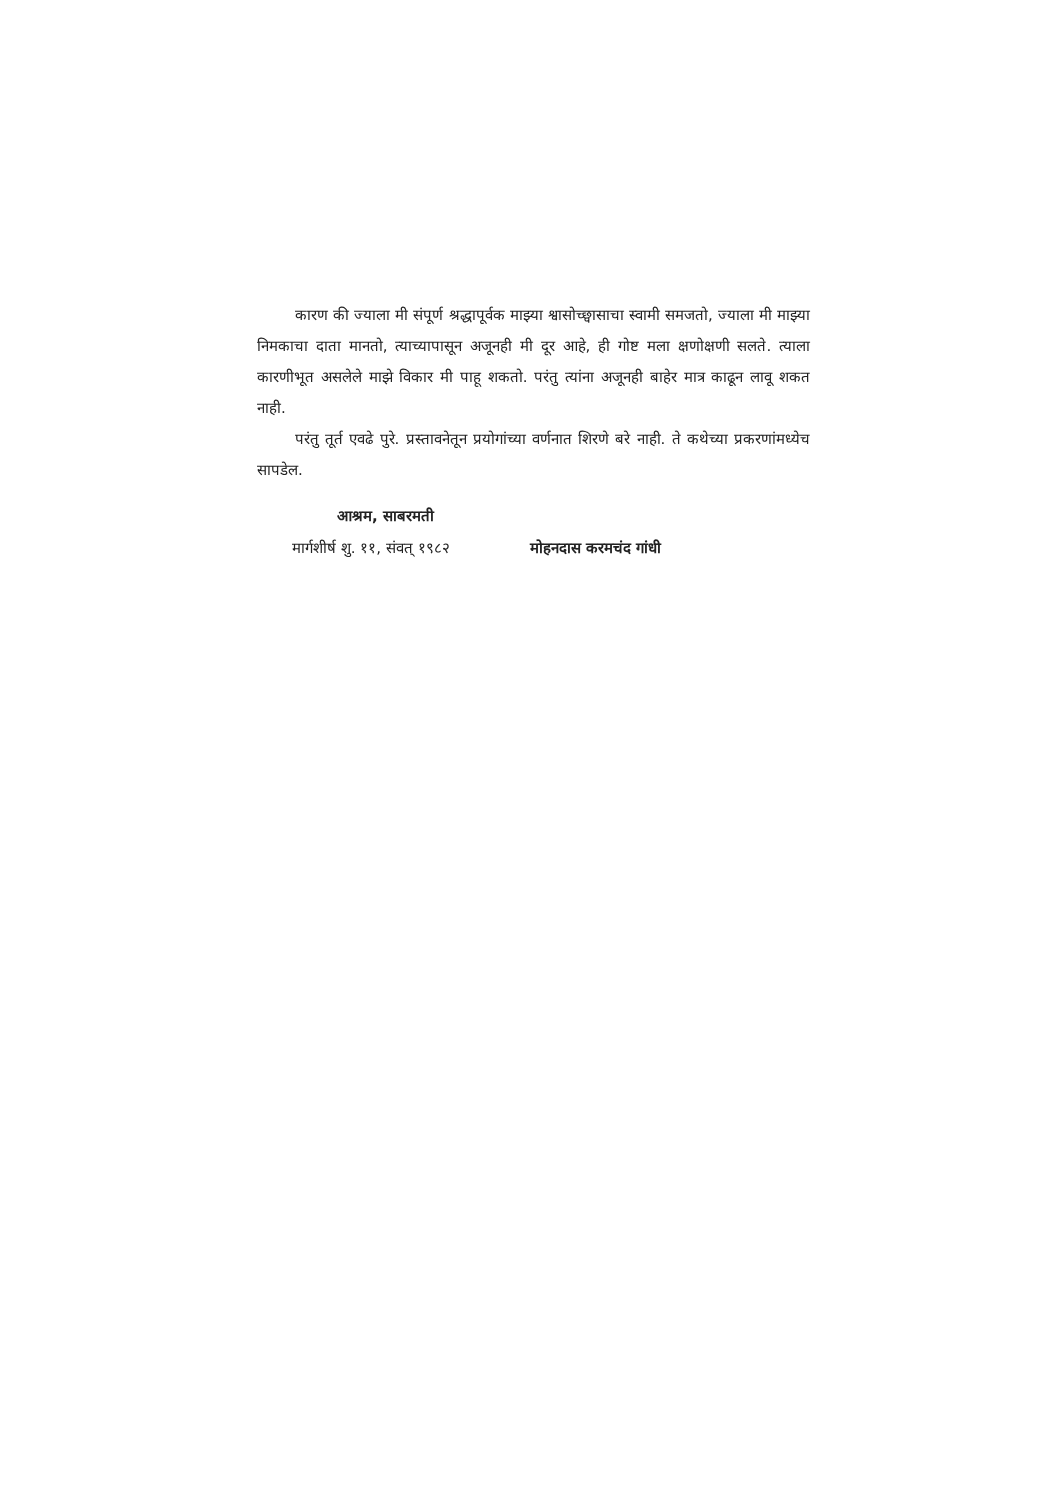कारण की ज्याला मी संपूर्ण श्रद्धापूर्वक माझ्या श्वासोच्छ्वासाचा स्वामी समजतो, ज्याला मी माझ्या निमकाचा दाता मानतो, त्याच्यापासून अजूनही मी दूर आहे, ही गोष्ट मला क्षणोक्षणी सलते. त्याला कारणीभूत असलेले माझे विकार मी पाहू शकतो. परंतु त्यांना अजूनही बाहेर मात्र काढून लावू शकत नाही.
परंतु तूर्त एवढे पुरे. प्रस्तावनेतून प्रयोगांच्या वर्णनात शिरणे बरे नाही. ते कथेच्या प्रकरणांमध्येच सापडेल.
आश्रम, साबरमती
मार्गशीर्ष शु. ११, संवत् १९८२ मोहनदास करमचंद गांधी